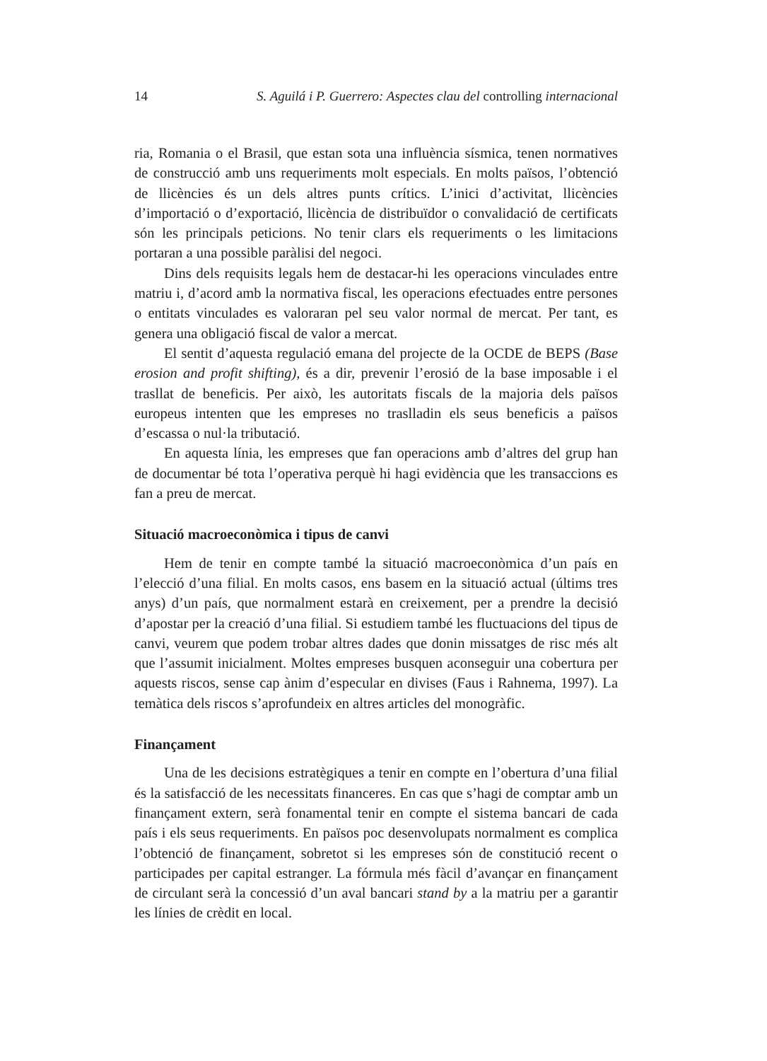14 S. Aguilá i P. Guerrero: Aspectes clau del controlling internacional
ria, Romania o el Brasil, que estan sota una influència sísmica, tenen normatives de construcció amb uns requeriments molt especials. En molts països, l’obtenció de llicències és un dels altres punts crítics. L’inici d’activitat, llicències d’importació o d’exportació, llicència de distribuïdor o convalidació de certificats són les principals peticions. No tenir clars els requeriments o les limitacions portaran a una possible paràlisi del negoci.
Dins dels requisits legals hem de destacar-hi les operacions vinculades entre matriu i, d’acord amb la normativa fiscal, les operacions efectuades entre persones o entitats vinculades es valoraran pel seu valor normal de mercat. Per tant, es genera una obligació fiscal de valor a mercat.
El sentit d’aquesta regulació emana del projecte de la OCDE de BEPS (Base erosion and profit shifting), és a dir, prevenir l’erosió de la base imposable i el trasllat de beneficis. Per això, les autoritats fiscals de la majoria dels països europeus intenten que les empreses no traslladin els seus beneficis a països d’escassa o nul·la tributació.
En aquesta línia, les empreses que fan operacions amb d’altres del grup han de documentar bé tota l’operativa perquè hi hagi evidència que les transaccions es fan a preu de mercat.
Situació macroeconòmica i tipus de canvi
Hem de tenir en compte també la situació macroeconòmica d’un país en l’elecció d’una filial. En molts casos, ens basem en la situació actual (últims tres anys) d’un país, que normalment estarà en creixement, per a prendre la decisió d’apostar per la creació d’una filial. Si estudiem també les fluctuacions del tipus de canvi, veurem que podem trobar altres dades que donin missatges de risc més alt que l’assumit inicialment. Moltes empreses busquen aconseguir una cobertura per aquests riscos, sense cap ànim d’especular en divises (Faus i Rahnema, 1997). La temàtica dels riscos s’aprofundeix en altres articles del monogràfic.
Finançament
Una de les decisions estratègiques a tenir en compte en l’obertura d’una filial és la satisfacció de les necessitats financeres. En cas que s’hagi de comptar amb un finançament extern, serà fonamental tenir en compte el sistema bancari de cada país i els seus requeriments. En països poc desenvolupats normalment es complica l’obtenció de finançament, sobretot si les empreses són de constitució recent o participades per capital estranger. La fórmula més fàcil d’avançar en finançament de circulant serà la concessió d’un aval bancari stand by a la matriu per a garantir les línies de crèdit en local.